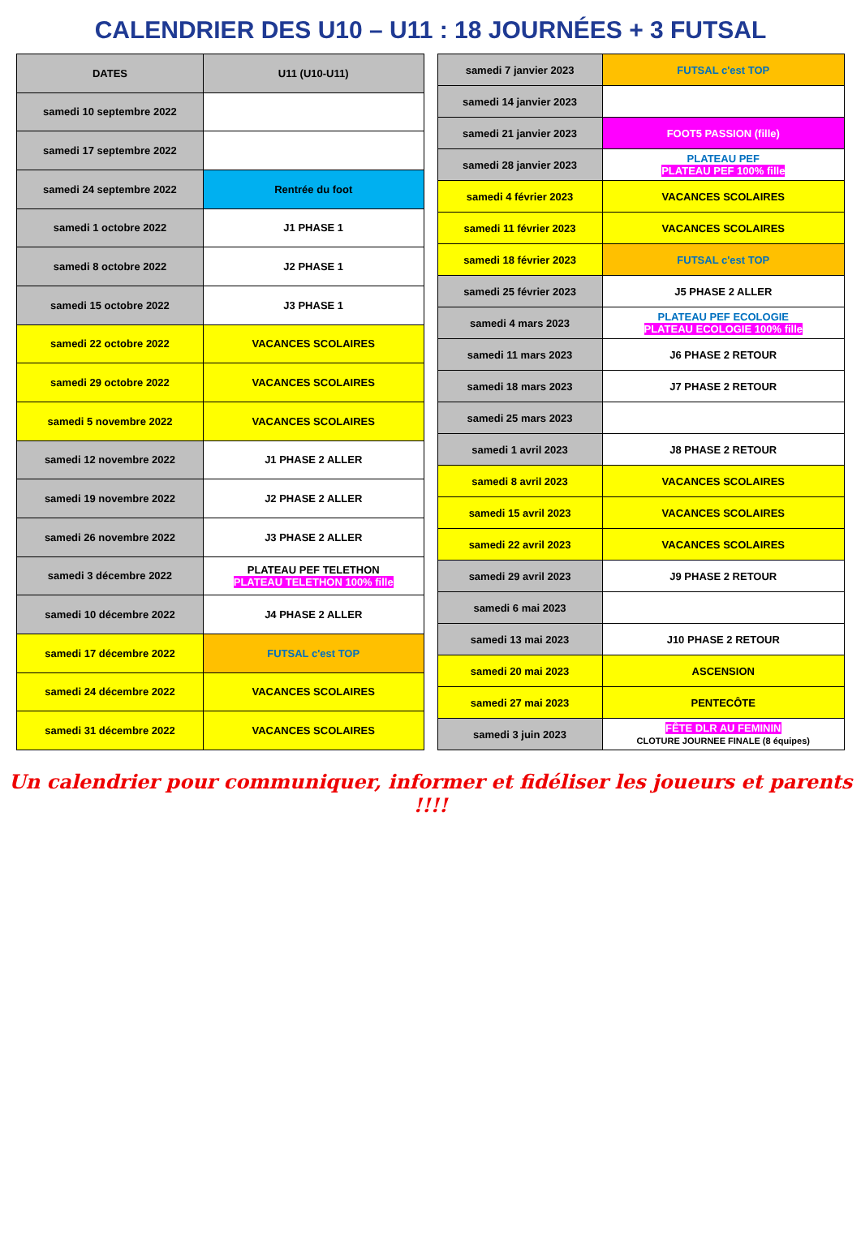CALENDRIER DES U10 – U11 : 18 JOURNÉES + 3 FUTSAL
| DATES | U11 (U10-U11) |
| --- | --- |
| samedi 10 septembre 2022 | |
| samedi 17 septembre 2022 | |
| samedi 24 septembre 2022 | Rentrée du foot |
| samedi 1 octobre 2022 | J1 PHASE 1 |
| samedi 8 octobre 2022 | J2 PHASE 1 |
| samedi 15 octobre 2022 | J3 PHASE 1 |
| samedi 22 octobre 2022 | VACANCES SCOLAIRES |
| samedi 29 octobre 2022 | VACANCES SCOLAIRES |
| samedi 5 novembre 2022 | VACANCES SCOLAIRES |
| samedi 12 novembre 2022 | J1 PHASE 2 ALLER |
| samedi 19 novembre 2022 | J2 PHASE 2 ALLER |
| samedi 26 novembre 2022 | J3 PHASE 2 ALLER |
| samedi 3 décembre 2022 | PLATEAU PEF TELETHON PLATEAU TELETHON 100% fille |
| samedi 10 décembre 2022 | J4 PHASE 2 ALLER |
| samedi 17 décembre 2022 | FUTSAL c'est TOP |
| samedi 24 décembre 2022 | VACANCES SCOLAIRES |
| samedi 31 décembre 2022 | VACANCES SCOLAIRES |
| samedi 7 janvier 2023 | FUTSAL c'est TOP |
| samedi 14 janvier 2023 | |
| samedi 21 janvier 2023 | FOOT5 PASSION (fille) |
| samedi 28 janvier 2023 | PLATEAU PEF PLATEAU PEF 100% fille |
| samedi 4 février 2023 | VACANCES SCOLAIRES |
| samedi 11 février 2023 | VACANCES SCOLAIRES |
| samedi 18 février 2023 | FUTSAL c'est TOP |
| samedi 25 février 2023 | J5 PHASE 2 ALLER |
| samedi 4 mars 2023 | PLATEAU PEF ECOLOGIE PLATEAU ECOLOGIE 100% fille |
| samedi 11 mars 2023 | J6 PHASE 2 RETOUR |
| samedi 18 mars 2023 | J7 PHASE 2 RETOUR |
| samedi 25 mars 2023 | |
| samedi 1 avril 2023 | J8 PHASE 2 RETOUR |
| samedi 8 avril 2023 | VACANCES SCOLAIRES |
| samedi 15 avril 2023 | VACANCES SCOLAIRES |
| samedi 22 avril 2023 | VACANCES SCOLAIRES |
| samedi 29 avril 2023 | J9 PHASE 2 RETOUR |
| samedi 6 mai 2023 | |
| samedi 13 mai 2023 | J10 PHASE 2 RETOUR |
| samedi 20 mai 2023 | ASCENSION |
| samedi 27 mai 2023 | PENTECÔTE |
| samedi 3 juin 2023 | FÊTE DLR AU FEMININ CLOTURE JOURNEE FINALE (8 équipes) |
Un calendrier pour communiquer, informer et fidéliser les joueurs et parents !!!!